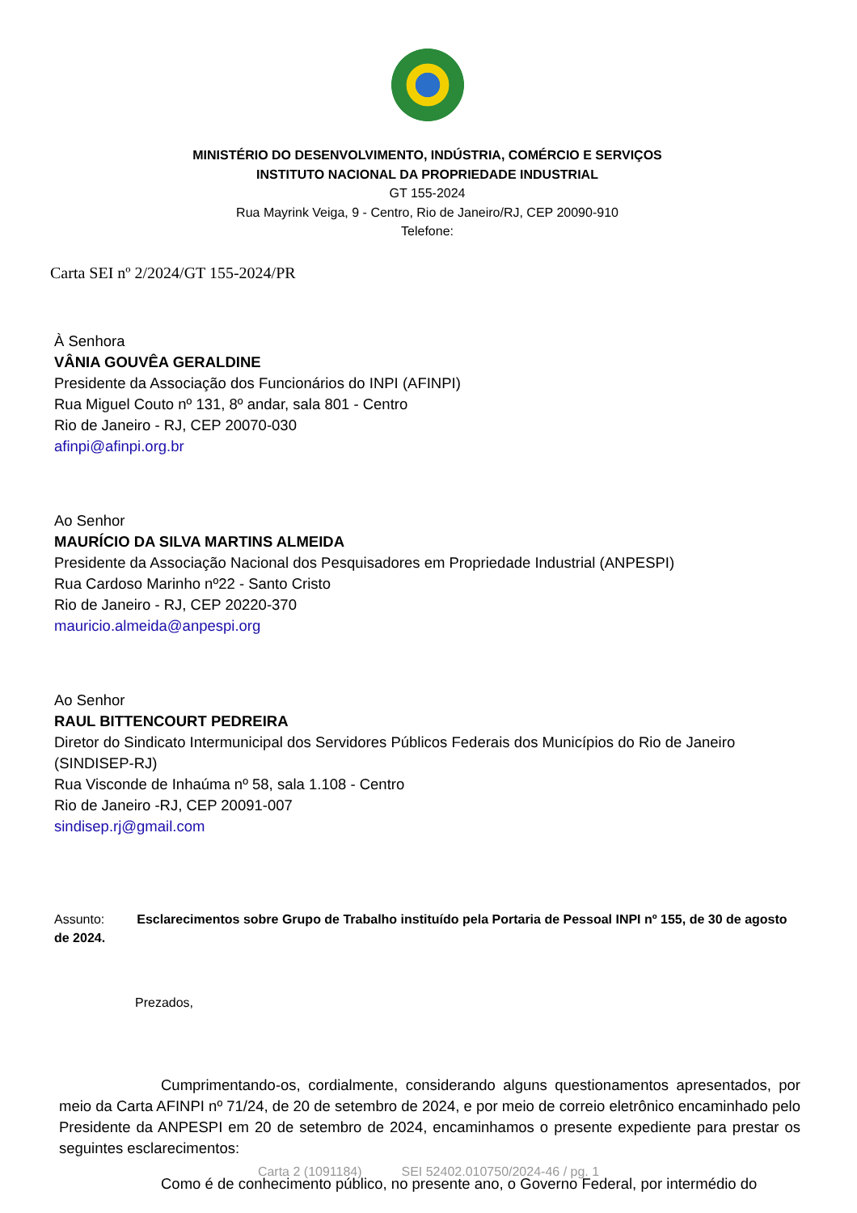MINISTÉRIO DO DESENVOLVIMENTO, INDÚSTRIA, COMÉRCIO E SERVIÇOS
INSTITUTO NACIONAL DA PROPRIEDADE INDUSTRIAL
GT 155-2024
Rua Mayrink Veiga, 9 - Centro, Rio de Janeiro/RJ, CEP 20090-910
Telefone:
Carta SEI nº 2/2024/GT 155-2024/PR
À Senhora
VÂNIA GOUVÊA GERALDINE
Presidente da Associação dos Funcionários do INPI (AFINPI)
Rua Miguel Couto nº 131, 8º andar, sala 801 - Centro
Rio de Janeiro - RJ, CEP 20070-030
afinpi@afinpi.org.br
Ao Senhor
MAURÍCIO DA SILVA MARTINS ALMEIDA
Presidente da Associação Nacional dos Pesquisadores em Propriedade Industrial (ANPESPI)
Rua Cardoso Marinho nº22 - Santo Cristo
Rio de Janeiro - RJ, CEP 20220-370
mauricio.almeida@anpespi.org
Ao Senhor
RAUL BITTENCOURT PEDREIRA
Diretor do Sindicato Intermunicipal dos Servidores Públicos Federais dos Municípios do Rio de Janeiro (SINDISEP-RJ)
Rua Visconde de Inhaúma nº 58, sala 1.108 - Centro
Rio de Janeiro -RJ, CEP 20091-007
sindisep.rj@gmail.com
Assunto: Esclarecimentos sobre Grupo de Trabalho instituído pela Portaria de Pessoal INPI nº 155, de 30 de agosto de 2024.
Prezados,
Cumprimentando-os, cordialmente, considerando alguns questionamentos apresentados, por meio da Carta AFINPI nº 71/24, de 20 de setembro de 2024, e por meio de correio eletrônico encaminhado pelo Presidente da ANPESPI em 20 de setembro de 2024, encaminhamos o presente expediente para prestar os seguintes esclarecimentos:
Como é de conhecimento público, no presente ano, o Governo Federal, por intermédio do
Carta 2 (1091184) SEI 52402.010750/2024-46 / pg. 1